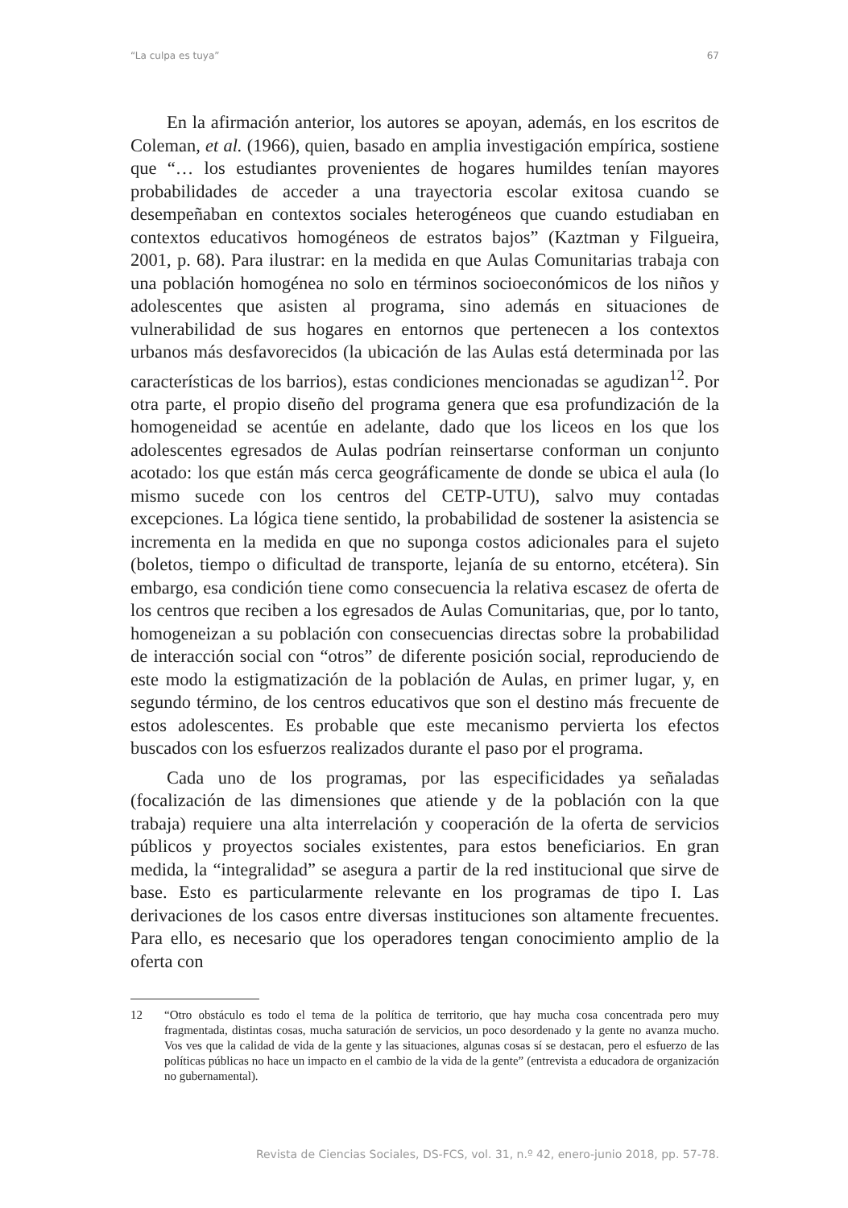“La culpa es tuya” 67
En la afirmación anterior, los autores se apoyan, además, en los escritos de Coleman, et al. (1966), quien, basado en amplia investigación empírica, sostiene que “… los estudiantes provenientes de hogares humildes tenían mayores probabilidades de acceder a una trayectoria escolar exitosa cuando se desempeñaban en contextos sociales heterogéneos que cuando estudiaban en contextos educativos homogéneos de estratos bajos” (Kaztman y Filgueira, 2001, p. 68). Para ilustrar: en la medida en que Aulas Comunitarias trabaja con una población homogénea no solo en términos socioeconómicos de los niños y adolescentes que asisten al programa, sino además en situaciones de vulnerabilidad de sus hogares en entornos que pertenecen a los contextos urbanos más desfavorecidos (la ubicación de las Aulas está determinada por las características de los barrios), estas condiciones mencionadas se agudizan<sup>12</sup>. Por otra parte, el propio diseño del programa genera que esa profundización de la homogeneidad se acentúe en adelante, dado que los liceos en los que los adolescentes egresados de Aulas podrían reinsertarse conforman un conjunto acotado: los que están más cerca geográficamente de donde se ubica el aula (lo mismo sucede con los centros del CETP-UTU), salvo muy contadas excepciones. La lógica tiene sentido, la probabilidad de sostener la asistencia se incrementa en la medida en que no suponga costos adicionales para el sujeto (boletos, tiempo o dificultad de transporte, lejanía de su entorno, etcétera). Sin embargo, esa condición tiene como consecuencia la relativa escasez de oferta de los centros que reciben a los egresados de Aulas Comunitarias, que, por lo tanto, homogeneizan a su población con consecuencias directas sobre la probabilidad de interacción social con “otros” de diferente posición social, reproduciendo de este modo la estigmatización de la población de Aulas, en primer lugar, y, en segundo término, de los centros educativos que son el destino más frecuente de estos adolescentes. Es probable que este mecanismo pervierta los efectos buscados con los esfuerzos realizados durante el paso por el programa.
Cada uno de los programas, por las especificidades ya señaladas (focalización de las dimensiones que atiende y de la población con la que trabaja) requiere una alta interrelación y cooperación de la oferta de servicios públicos y proyectos sociales existentes, para estos beneficiarios. En gran medida, la “integralidad” se asegura a partir de la red institucional que sirve de base. Esto es particularmente relevante en los programas de tipo I. Las derivaciones de los casos entre diversas instituciones son altamente frecuentes. Para ello, es necesario que los operadores tengan conocimiento amplio de la oferta con
12 “Otro obstáculo es todo el tema de la política de territorio, que hay mucha cosa concentrada pero muy fragmentada, distintas cosas, mucha saturación de servicios, un poco desordenado y la gente no avanza mucho. Vos ves que la calidad de vida de la gente y las situaciones, algunas cosas sí se destacan, pero el esfuerzo de las políticas públicas no hace un impacto en el cambio de la vida de la gente” (entrevista a educadora de organización no gubernamental).
Revista de Ciencias Sociales, DS-FCS, vol. 31, n.º 42, enero-junio 2018, pp. 57-78.